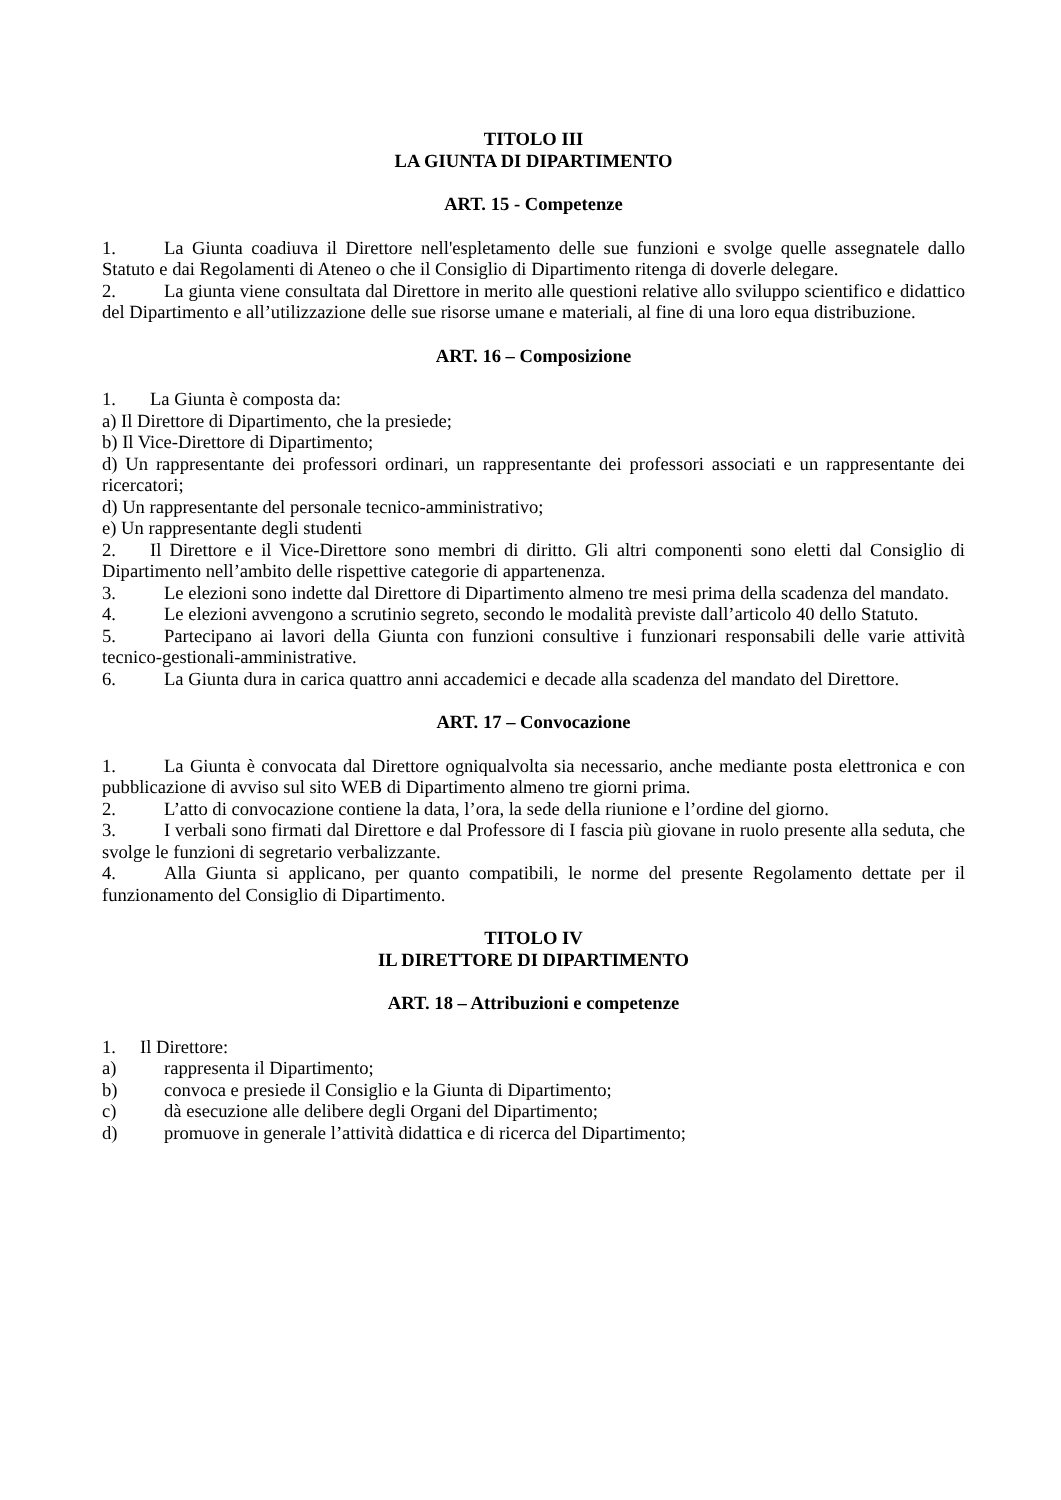TITOLO III
LA GIUNTA DI DIPARTIMENTO
ART. 15 - Competenze
1. La Giunta coadiuva il Direttore nell'espletamento delle sue funzioni e svolge quelle assegnatele dallo Statuto e dai Regolamenti di Ateneo o che il Consiglio di Dipartimento ritenga di doverle delegare.
2. La giunta viene consultata dal Direttore in merito alle questioni relative allo sviluppo scientifico e didattico del Dipartimento e all’utilizzazione delle sue risorse umane e materiali, al fine di una loro equa distribuzione.
ART. 16 – Composizione
1. La Giunta è composta da:
a) Il Direttore di Dipartimento, che la presiede;
b) Il Vice-Direttore di Dipartimento;
d) Un rappresentante dei professori ordinari, un rappresentante dei professori associati e un rappresentante dei ricercatori;
d) Un rappresentante del personale tecnico-amministrativo;
e) Un rappresentante degli studenti
2. Il Direttore e il Vice-Direttore sono membri di diritto. Gli altri componenti sono eletti dal Consiglio di Dipartimento nell’ambito delle rispettive categorie di appartenenza.
3. Le elezioni sono indette dal Direttore di Dipartimento almeno tre mesi prima della scadenza del mandato.
4. Le elezioni avvengono a scrutinio segreto, secondo le modalità previste dall’articolo 40 dello Statuto.
5. Partecipano ai lavori della Giunta con funzioni consultive i funzionari responsabili delle varie attività tecnico-gestionali-amministrative.
6. La Giunta dura in carica quattro anni accademici e decade alla scadenza del mandato del Direttore.
ART. 17 – Convocazione
1. La Giunta è convocata dal Direttore ogniqualvolta sia necessario, anche mediante posta elettronica e con pubblicazione di avviso sul sito WEB di Dipartimento almeno tre giorni prima.
2. L’atto di convocazione contiene la data, l’ora, la sede della riunione e l’ordine del giorno.
3. I verbali sono firmati dal Direttore e dal Professore di I fascia più giovane in ruolo presente alla seduta, che svolge le funzioni di segretario verbalizzante.
4. Alla Giunta si applicano, per quanto compatibili, le norme del presente Regolamento dettate per il funzionamento del Consiglio di Dipartimento.
TITOLO IV
IL DIRETTORE DI DIPARTIMENTO
ART. 18 – Attribuzioni e competenze
1. Il Direttore:
a) rappresenta il Dipartimento;
b) convoca e presiede il Consiglio e la Giunta di Dipartimento;
c) dà esecuzione alle delibere degli Organi del Dipartimento;
d) promuove in generale l’attività didattica e di ricerca del Dipartimento;